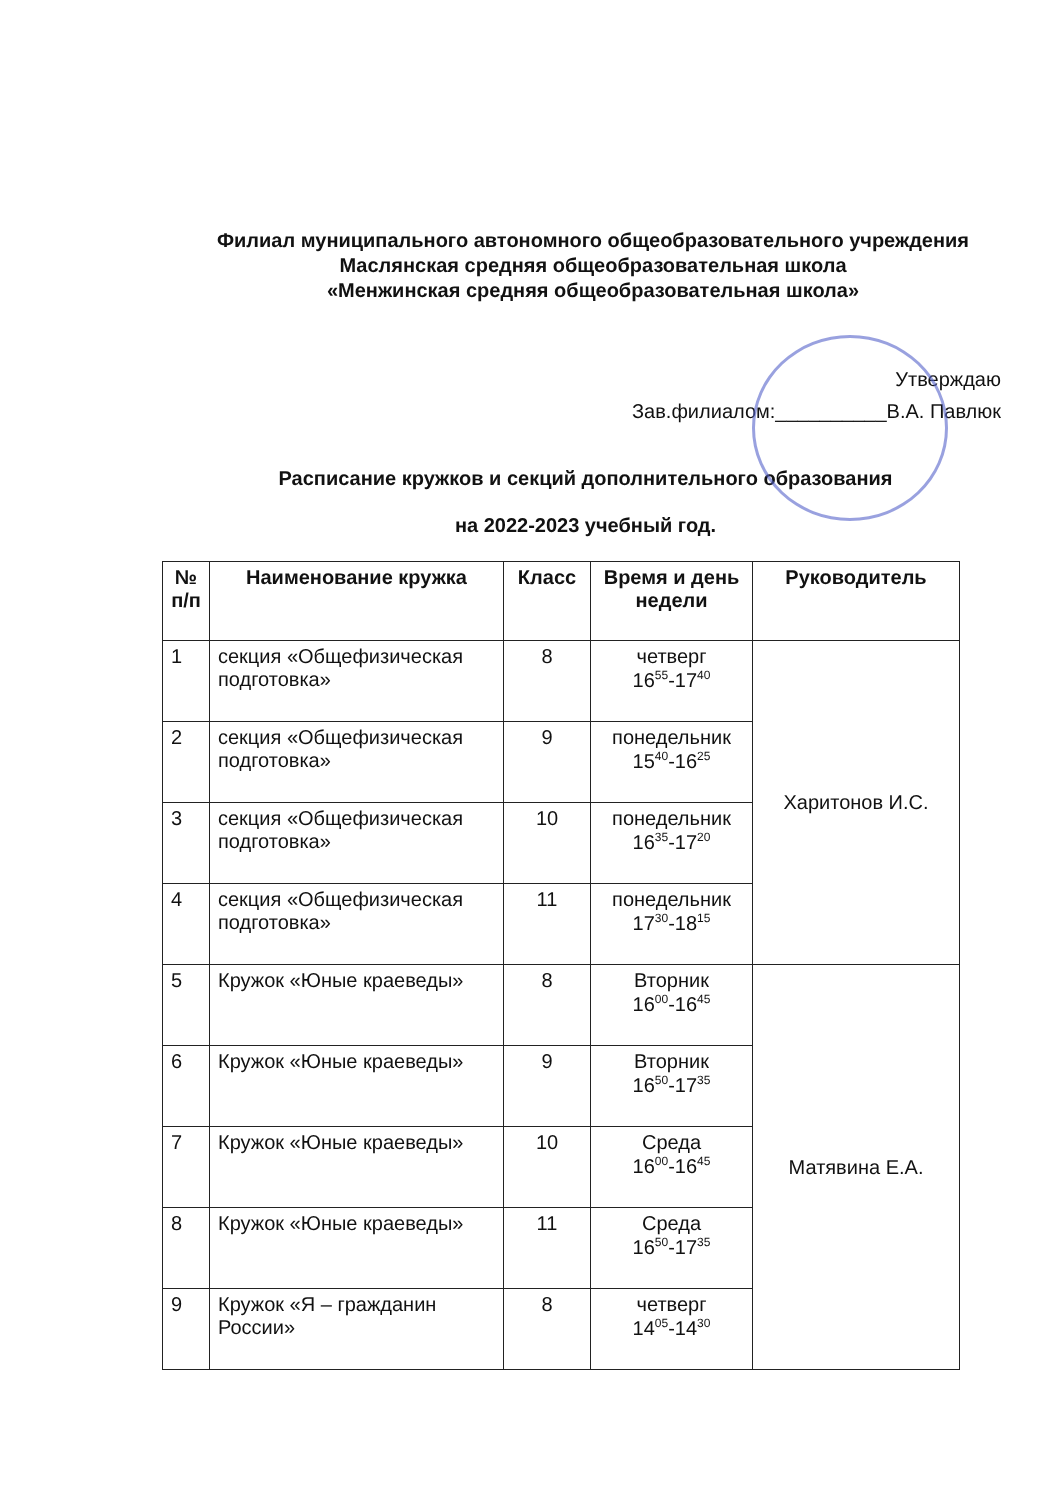Филиал муниципального автономного общеобразовательного учреждения
Маслянская средняя общеобразовательная школа
«Менжинская средняя общеобразовательная школа»
Утверждаю
Зав.филиалом:__________В.А. Павлюк
Расписание кружков и секций дополнительного образования
на 2022-2023 учебный год.
| № п/п | Наименование кружка | Класс | Время и день недели | Руководитель |
| --- | --- | --- | --- | --- |
| 1 | секция «Общефизическая подготовка» | 8 | четверг 16<sup>55</sup>-17<sup>40</sup> | Харитонов И.С. |
| 2 | секция «Общефизическая подготовка» | 9 | понедельник 15<sup>40</sup>-16<sup>25</sup> | |
| 3 | секция «Общефизическая подготовка» | 10 | понедельник 16<sup>35</sup>-17<sup>20</sup> | |
| 4 | секция «Общефизическая подготовка» | 11 | понедельник 17<sup>30</sup>-18<sup>15</sup> | |
| 5 | Кружок «Юные краеведы» | 8 | Вторник 16<sup>00</sup>-16<sup>45</sup> | Матявина Е.А. |
| 6 | Кружок «Юные краеведы» | 9 | Вторник 16<sup>50</sup>-17<sup>35</sup> | |
| 7 | Кружок «Юные краеведы» | 10 | Среда 16<sup>00</sup>-16<sup>45</sup> | |
| 8 | Кружок «Юные краеведы» | 11 | Среда 16<sup>50</sup>-17<sup>35</sup> | |
| 9 | Кружок «Я – гражданин России» | 8 | четверг 14<sup>05</sup>-14<sup>30</sup> | |